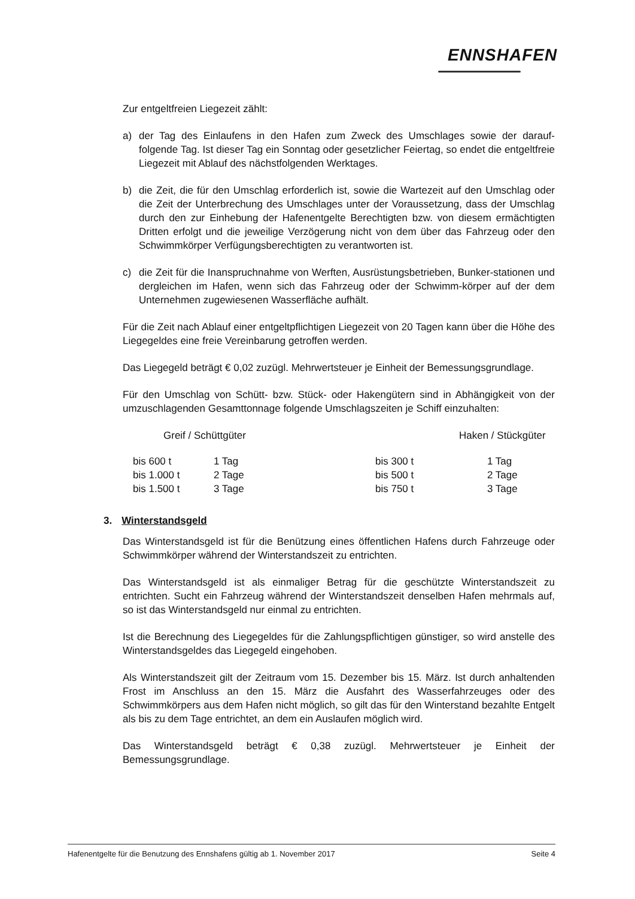ENNSHAFEN
Zur entgeltfreien Liegezeit zählt:
a) der Tag des Einlaufens in den Hafen zum Zweck des Umschlages sowie der darauf-folgende Tag. Ist dieser Tag ein Sonntag oder gesetzlicher Feiertag, so endet die entgeltfreie Liegezeit mit Ablauf des nächstfolgenden Werktages.
b) die Zeit, die für den Umschlag erforderlich ist, sowie die Wartezeit auf den Umschlag oder die Zeit der Unterbrechung des Umschlages unter der Voraussetzung, dass der Umschlag durch den zur Einhebung der Hafenentgelte Berechtigten bzw. von diesem ermächtigten Dritten erfolgt und die jeweilige Verzögerung nicht von dem über das Fahrzeug oder den Schwimmkörper Verfügungsberechtigten zu verantworten ist.
c) die Zeit für die Inanspruchnahme von Werften, Ausrüstungsbetrieben, Bunker-stationen und dergleichen im Hafen, wenn sich das Fahrzeug oder der Schwimm-körper auf der dem Unternehmen zugewiesenen Wasserfläche aufhält.
Für die Zeit nach Ablauf einer entgeltpflichtigen Liegezeit von 20 Tagen kann über die Höhe des Liegegeldes eine freie Vereinbarung getroffen werden.
Das Liegegeld beträgt € 0,02 zuzügl. Mehrwertsteuer je Einheit der Bemessungsgrundlage.
Für den Umschlag von Schütt- bzw. Stück- oder Hakengütern sind in Abhängigkeit von der umzuschlagenden Gesamttonnage folgende Umschlagszeiten je Schiff einzuhalten:
| Greif / Schüttgüter | | Haken / Stückgüter | |
| --- | --- | --- | --- |
| bis 600 t | 1 Tag | bis 300 t | 1 Tag |
| bis 1.000 t | 2 Tage | bis 500 t | 2 Tage |
| bis 1.500 t | 3 Tage | bis 750 t | 3 Tage |
3. Winterstandsgeld
Das Winterstandsgeld ist für die Benützung eines öffentlichen Hafens durch Fahrzeuge oder Schwimmkörper während der Winterstandszeit zu entrichten.
Das Winterstandsgeld ist als einmaliger Betrag für die geschützte Winterstandszeit zu entrichten. Sucht ein Fahrzeug während der Winterstandszeit denselben Hafen mehrmals auf, so ist das Winterstandsgeld nur einmal zu entrichten.
Ist die Berechnung des Liegegeldes für die Zahlungspflichtigen günstiger, so wird anstelle des Winterstandsgeldes das Liegegeld eingehoben.
Als Winterstandszeit gilt der Zeitraum vom 15. Dezember bis 15. März. Ist durch anhaltenden Frost im Anschluss an den 15. März die Ausfahrt des Wasserfahrzeuges oder des Schwimmkörpers aus dem Hafen nicht möglich, so gilt das für den Winterstand bezahlte Entgelt als bis zu dem Tage entrichtet, an dem ein Auslaufen möglich wird.
Das Winterstandsgeld beträgt € 0,38 zuzügl. Mehrwertsteuer je Einheit der Bemessungsgrundlage.
Hafenentgelte für die Benutzung des Ennshafens gültig ab 1. November 2017 Seite 4